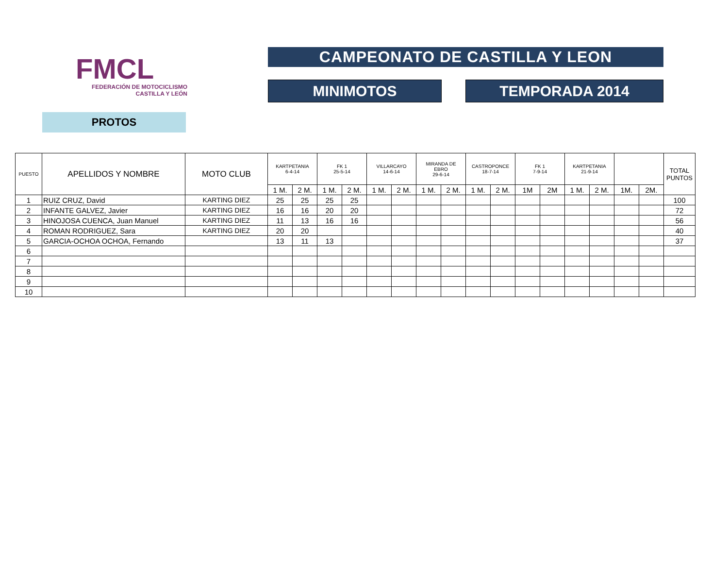FMCL
FEDERACIÓN DE MOTOCICLISMO
CASTILLA Y LEÓN
CAMPEONATO DE CASTILLA Y LEON
MINIMOTOS TEMPORADA 2014
PROTOS
| PUESTO | APELLIDOS Y NOMBRE | MOTO CLUB | KARTPETANIA 6-4-14 | | FK 1 25-5-14 | | VILLARCAYO 14-6-14 | | MIRANDA DE EBRO 29-6-14 | | CASTROPONCE 18-7-14 | | FK 1 7-9-14 | | KARTPETANIA 21-9-14 | | | | TOTAL PUNTOS |
| --- | --- | --- | --- | --- | --- | --- | --- | --- | --- | --- | --- | --- | --- | --- | --- | --- | --- | --- | --- |
| | | | 1 M. | 2 M. | 1 M. | 2 M. | 1 M. | 2 M. | 1 M. | 2 M. | 1 M. | 2 M. | 1M | 2M | 1 M. | 2 M. | 1M. | 2M. | |
| 1 | RUIZ CRUZ, David | KARTING DIEZ | 25 | 25 | 25 | 25 | | | | | | | | | | | | | 100 |
| 2 | INFANTE GALVEZ, Javier | KARTING DIEZ | 16 | 16 | 20 | 20 | | | | | | | | | | | | | 72 |
| 3 | HINOJOSA CUENCA, Juan Manuel | KARTING DIEZ | 11 | 13 | 16 | 16 | | | | | | | | | | | | | 56 |
| 4 | ROMAN RODRIGUEZ, Sara | KARTING DIEZ | 20 | 20 | | | | | | | | | | | | | | | 40 |
| 5 | GARCIA-OCHOA OCHOA, Fernando | | 13 | 11 | 13 | | | | | | | | | | | | | | 37 |
| 6 | | | | | | | | | | | | | | | | | | | |
| 7 | | | | | | | | | | | | | | | | | | | |
| 8 | | | | | | | | | | | | | | | | | | | |
| 9 | | | | | | | | | | | | | | | | | | | |
| 10 | | | | | | | | | | | | | | | | | | | |